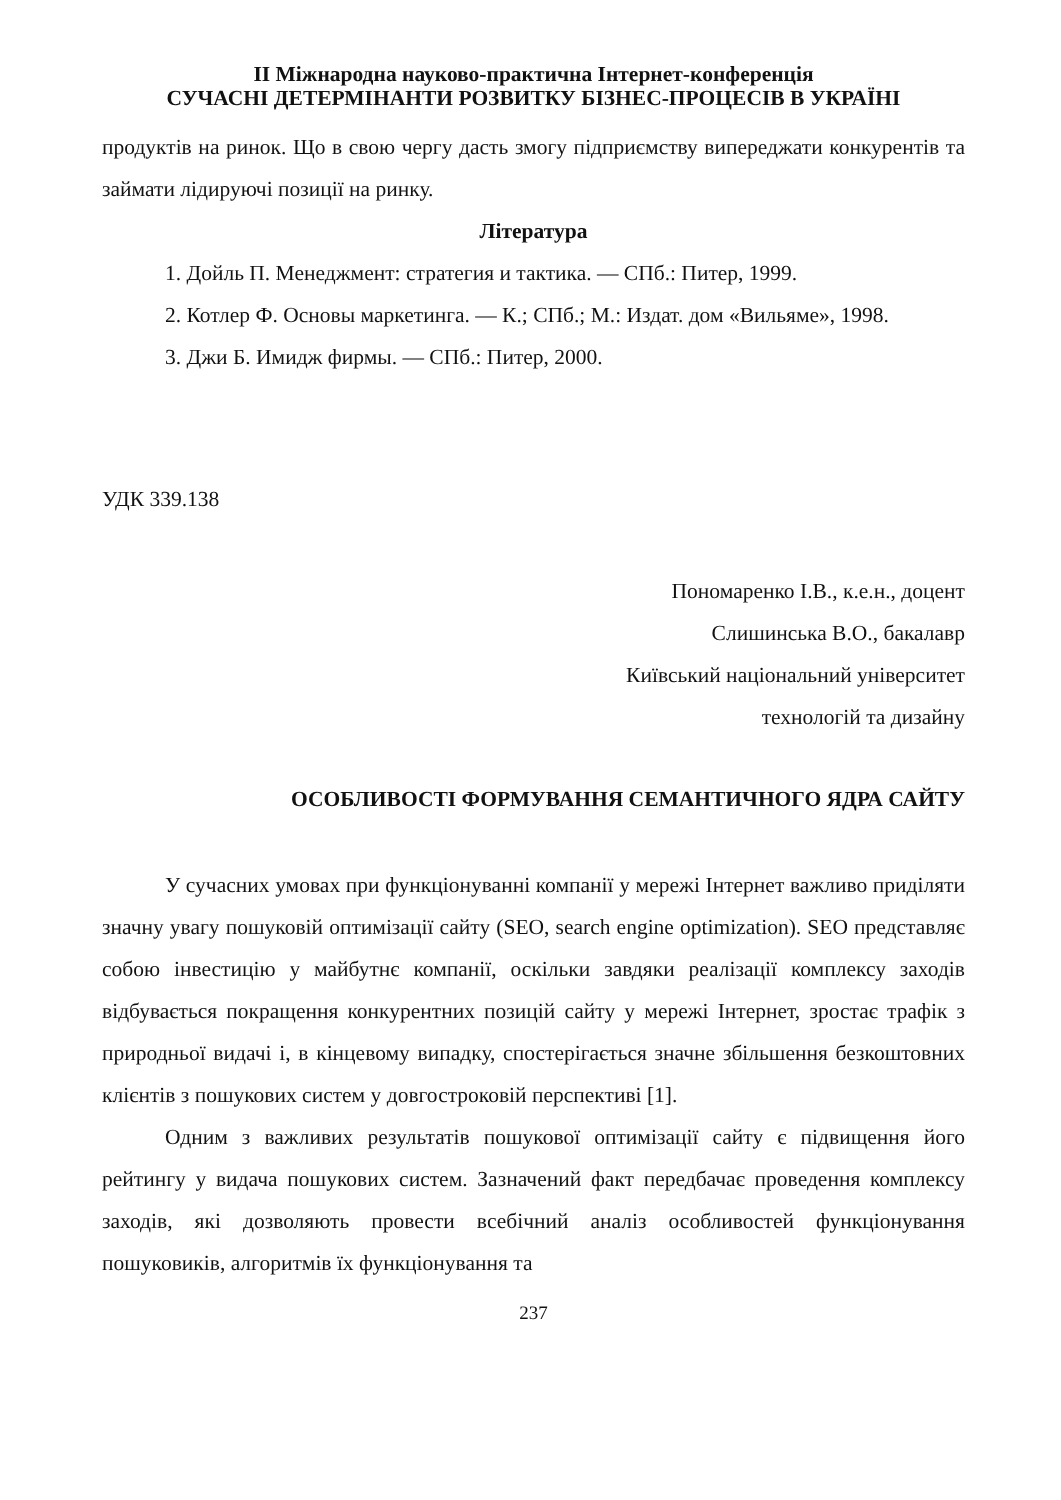ІІ Міжнародна науково-практична Інтернет-конференція
СУЧАСНІ ДЕТЕРМІНАНТИ РОЗВИТКУ БІЗНЕС-ПРОЦЕСІВ В УКРАЇНІ
продуктів на ринок. Що в свою чергу дасть змогу підприємству випереджати конкурентів та займати лідируючі позиції на ринку.
Література
1. Дойль П. Менеджмент: стратегия и тактика. — СПб.: Питер, 1999.
2. Котлер Ф. Основы маркетинга. — К.; СПб.; М.: Издат. дом «Вильяме», 1998.
3. Джи Б. Имидж фирмы. — СПб.: Питер, 2000.
УДК 339.138
Пономаренко І.В., к.е.н., доцент
Слишинська В.О., бакалавр
Київський національний університет
технологій та дизайну
ОСОБЛИВОСТІ ФОРМУВАННЯ СЕМАНТИЧНОГО ЯДРА САЙТУ
У сучасних умовах при функціонуванні компанії у мережі Інтернет важливо приділяти значну увагу пошуковій оптимізації сайту (SEO, search engine optimization). SEO представляє собою інвестицію у майбутнє компанії, оскільки завдяки реалізації комплексу заходів відбувається покращення конкурентних позицій сайту у мережі Інтернет, зростає трафік з природньої видачі і, в кінцевому випадку, спостерігається значне збільшення безкоштовних клієнтів з пошукових систем у довгостроковій перспективі [1].
Одним з важливих результатів пошукової оптимізації сайту є підвищення його рейтингу у видача пошукових систем. Зазначений факт передбачає проведення комплексу заходів, які дозволяють провести всебічний аналіз особливостей функціонування пошуковиків, алгоритмів їх функціонування та
237